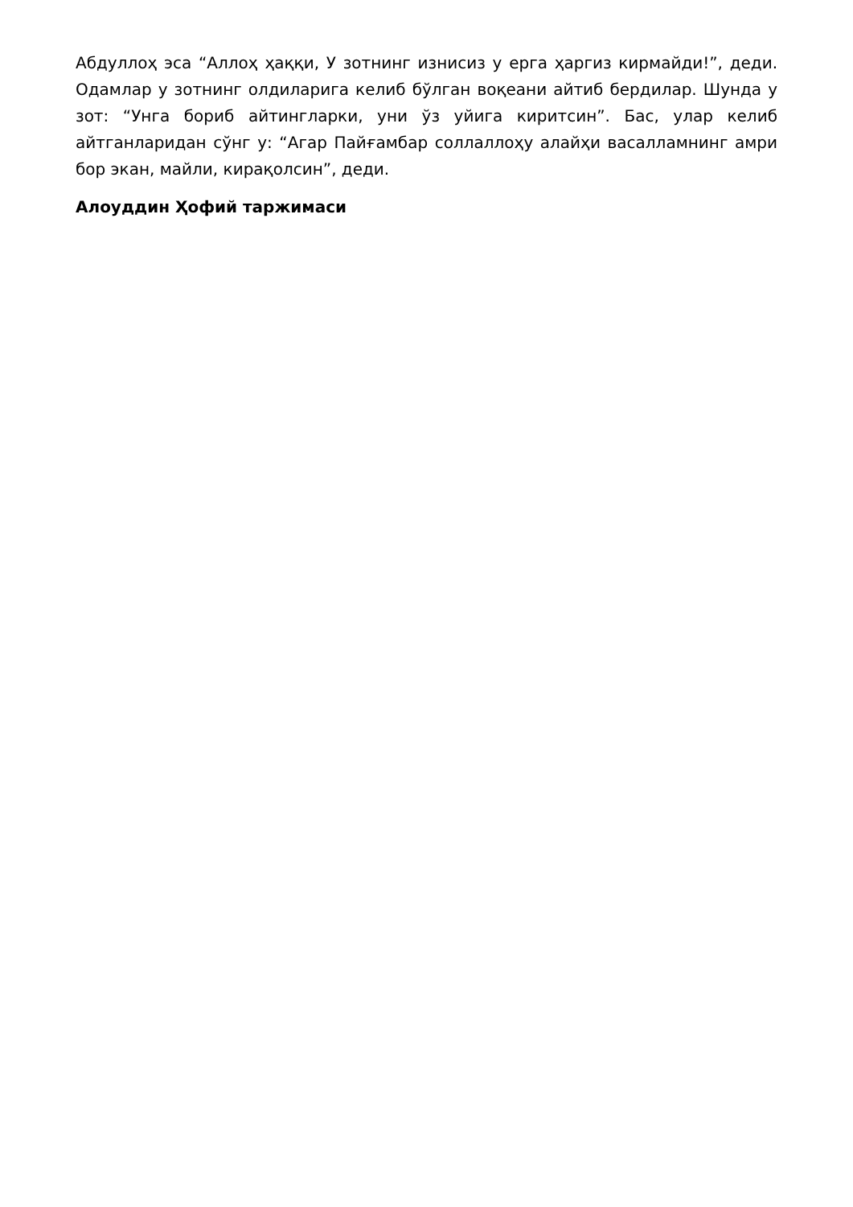Абдуллоҳ эса “Аллоҳ ҳаққи, У зотнинг изнисиз у ерга ҳаргиз кирмайди!”, деди. Одамлар у зотнинг олдиларига келиб бўлган воқеани айтиб бердилар. Шунда у зот: “Унга бориб айтинглар­ки, уни ўз уйига киритсин”. Бас, улар келиб айтганларидан сўнг у: “Агар Пайғамбар соллаллоҳу алайҳи васалламнинг амри бор экан, майли, кирақолсин”, деди.
Алоуддин Ҳофий таржимаси